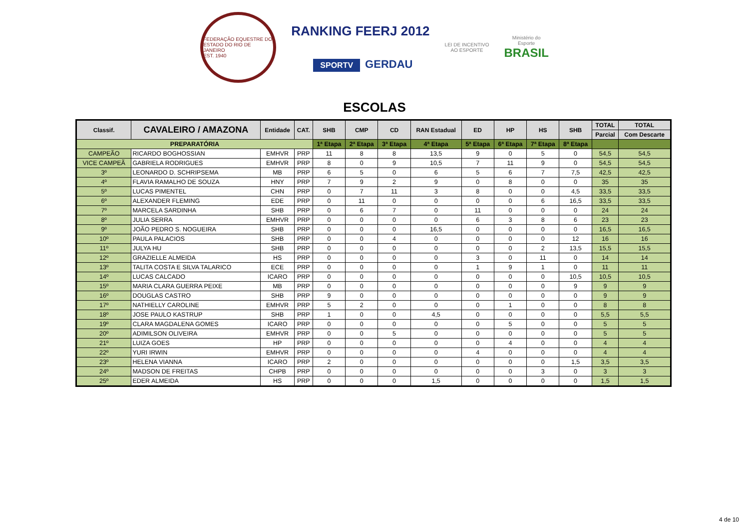FEDERAÇÃO EQUESTRE DO ESTADO DO RIO DE JANEIRO
EST. 1940
RANKING FEERJ 2012
SPORTV GERDAU
LEI DE INCENTIVO
AO ESPORTE
Ministério do
Esporte
BRASIL
ESCOLAS
| Classif. | CAVALEIRO / AMAZONA | Entidade | CAT. | SHB | CMP | CD | RAN Estadual | ED | HP | HS | SHB | TOTAL | TOTAL |
| --- | --- | --- | --- | --- | --- | --- | --- | --- | --- | --- | --- | --- | --- |
| | | | | | | | | | | | | Parcial | Com Descarte |
| PREPARATÓRIA | | | | 1ª Etapa | 2ª Etapa | 3ª Etapa | 4ª Etapa | 5ª Etapa | 6ª Etapa | 7ª Etapa | 8ª Etapa | | |
| CAMPEÃO | RICARDO BOGHOSSIAN | EMHVR | PRP | 11 | 8 | 8 | 13,5 | 9 | 0 | 5 | 0 | 54,5 | 54,5 |
| VICE CAMPEÃ | GABRIELA RODRIGUES | EMHVR | PRP | 8 | 0 | 9 | 10,5 | 7 | 11 | 9 | 0 | 54,5 | 54,5 |
| 3º | LEONARDO D. SCHRIPSEMA | MB | PRP | 6 | 5 | 0 | 6 | 5 | 6 | 7 | 7,5 | 42,5 | 42,5 |
| 4º | FLAVIA RAMALHO DE SOUZA | HNY | PRP | 7 | 9 | 2 | 9 | 0 | 8 | 0 | 0 | 35 | 35 |
| 5º | LUCAS PIMENTEL | CHN | PRP | 0 | 7 | 11 | 3 | 8 | 0 | 0 | 4,5 | 33,5 | 33,5 |
| 6º | ALEXANDER FLEMING | EDE | PRP | 0 | 11 | 0 | 0 | 0 | 0 | 6 | 16,5 | 33,5 | 33,5 |
| 7º | MARCELA SARDINHA | SHB | PRP | 0 | 6 | 7 | 0 | 11 | 0 | 0 | 0 | 24 | 24 |
| 8º | JULIA SERRA | EMHVR | PRP | 0 | 0 | 0 | 0 | 6 | 3 | 8 | 6 | 23 | 23 |
| 9º | JOÃO PEDRO S. NOGUEIRA | SHB | PRP | 0 | 0 | 0 | 16,5 | 0 | 0 | 0 | 0 | 16,5 | 16,5 |
| 10º | PAULA PALACIOS | SHB | PRP | 0 | 0 | 4 | 0 | 0 | 0 | 0 | 12 | 16 | 16 |
| 11º | JULYA HU | SHB | PRP | 0 | 0 | 0 | 0 | 0 | 0 | 2 | 13,5 | 15,5 | 15,5 |
| 12º | GRAZIELLE ALMEIDA | HS | PRP | 0 | 0 | 0 | 0 | 3 | 0 | 11 | 0 | 14 | 14 |
| 13º | TALITA COSTA E SILVA TALARICO | ECE | PRP | 0 | 0 | 0 | 0 | 1 | 9 | 1 | 0 | 11 | 11 |
| 14º | LUCAS CALCADO | ICARO | PRP | 0 | 0 | 0 | 0 | 0 | 0 | 0 | 10,5 | 10,5 | 10,5 |
| 15º | MARIA CLARA GUERRA PEIXE | MB | PRP | 0 | 0 | 0 | 0 | 0 | 0 | 0 | 9 | 9 | 9 |
| 16º | DOUGLAS CASTRO | SHB | PRP | 9 | 0 | 0 | 0 | 0 | 0 | 0 | 0 | 9 | 9 |
| 17º | NATHIELLY CAROLINE | EMHVR | PRP | 5 | 2 | 0 | 0 | 0 | 1 | 0 | 0 | 8 | 8 |
| 18º | JOSE PAULO KASTRUP | SHB | PRP | 1 | 0 | 0 | 4,5 | 0 | 0 | 0 | 0 | 5,5 | 5,5 |
| 19º | CLARA MAGDALENA GOMES | ICARO | PRP | 0 | 0 | 0 | 0 | 0 | 5 | 0 | 0 | 5 | 5 |
| 20º | ADIMILSON OLIVEIRA | EMHVR | PRP | 0 | 0 | 5 | 0 | 0 | 0 | 0 | 0 | 5 | 5 |
| 21º | LUIZA GOES | HP | PRP | 0 | 0 | 0 | 0 | 0 | 4 | 0 | 0 | 4 | 4 |
| 22º | YURI IRWIN | EMHVR | PRP | 0 | 0 | 0 | 0 | 4 | 0 | 0 | 0 | 4 | 4 |
| 23º | HELENA VIANNA | ICARO | PRP | 2 | 0 | 0 | 0 | 0 | 0 | 0 | 1,5 | 3,5 | 3,5 |
| 24º | MADSON DE FREITAS | CHPB | PRP | 0 | 0 | 0 | 0 | 0 | 0 | 3 | 0 | 3 | 3 |
| 25º | EDER ALMEIDA | HS | PRP | 0 | 0 | 0 | 1,5 | 0 | 0 | 0 | 0 | 1,5 | 1,5 |
4 de 10